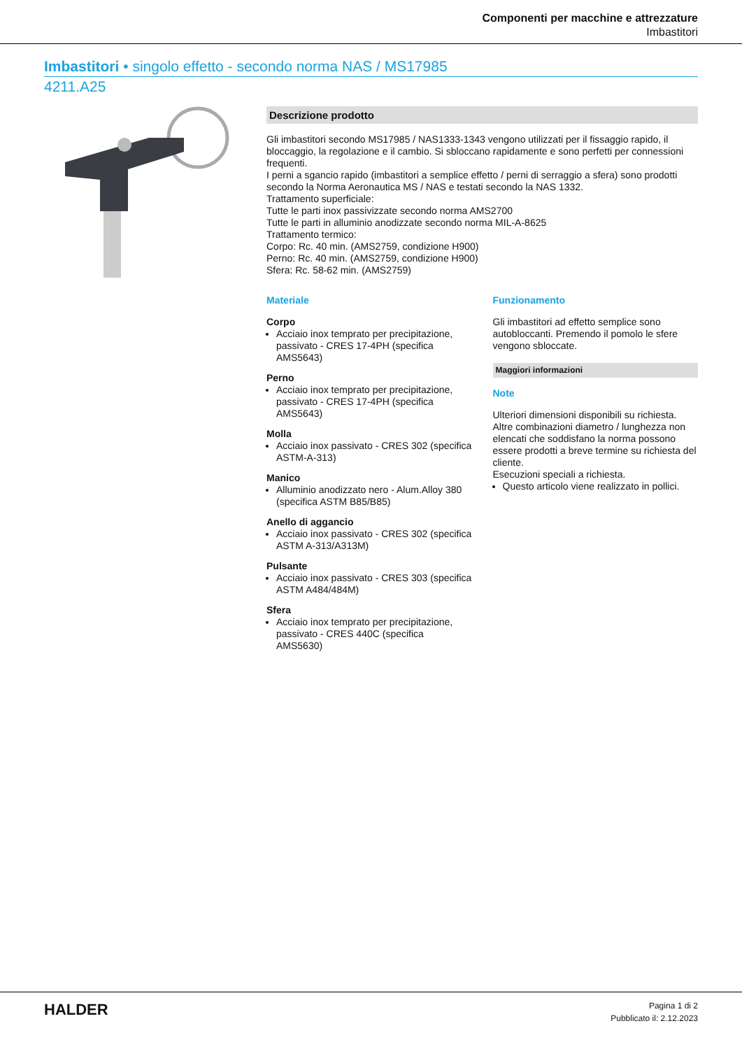Componenti per macchine e attrezzature
Imbastitori
Imbastitori • singolo effetto - secondo norma NAS / MS17985
4211.A25
Descrizione prodotto
Gli imbastitori secondo MS17985 / NAS1333-1343 vengono utilizzati per il fissaggio rapido, il bloccaggio, la regolazione e il cambio. Si sbloccano rapidamente e sono perfetti per connessioni frequenti.
I perni a sgancio rapido (imbastitori a semplice effetto / perni di serraggio a sfera) sono prodotti secondo la Norma Aeronautica MS / NAS e testati secondo la NAS 1332.
Trattamento superficiale:
Tutte le parti inox passivizzate secondo norma AMS2700
Tutte le parti in alluminio anodizzate secondo norma MIL-A-8625
Trattamento termico:
Corpo: Rc. 40 min. (AMS2759, condizione H900)
Perno: Rc. 40 min. (AMS2759, condizione H900)
Sfera: Rc. 58-62 min. (AMS2759)
Materiale
Corpo
Acciaio inox temprato per precipitazione, passivato - CRES 17-4PH (specifica AMS5643)
Perno
Acciaio inox temprato per precipitazione, passivato - CRES 17-4PH (specifica AMS5643)
Molla
Acciaio inox passivato - CRES 302 (specifica ASTM-A-313)
Manico
Alluminio anodizzato nero - Alum.Alloy 380 (specifica ASTM B85/B85)
Anello di aggancio
Acciaio inox passivato - CRES 302 (specifica ASTM A-313/A313M)
Pulsante
Acciaio inox passivato - CRES 303 (specifica ASTM A484/484M)
Sfera
Acciaio inox temprato per precipitazione, passivato - CRES 440C (specifica AMS5630)
Funzionamento
Gli imbastitori ad effetto semplice sono autobloccanti. Premendo il pomolo le sfere vengono sbloccate.
Maggiori informazioni
Note
Ulteriori dimensioni disponibili su richiesta.
Altre combinazioni diametro / lunghezza non elencati che soddisfano la norma possono essere prodotti a breve termine su richiesta del cliente.
Esecuzioni speciali a richiesta.
Questo articolo viene realizzato in pollici.
HALDER
Pagina 1 di 2
Pubblicato il: 2.12.2023